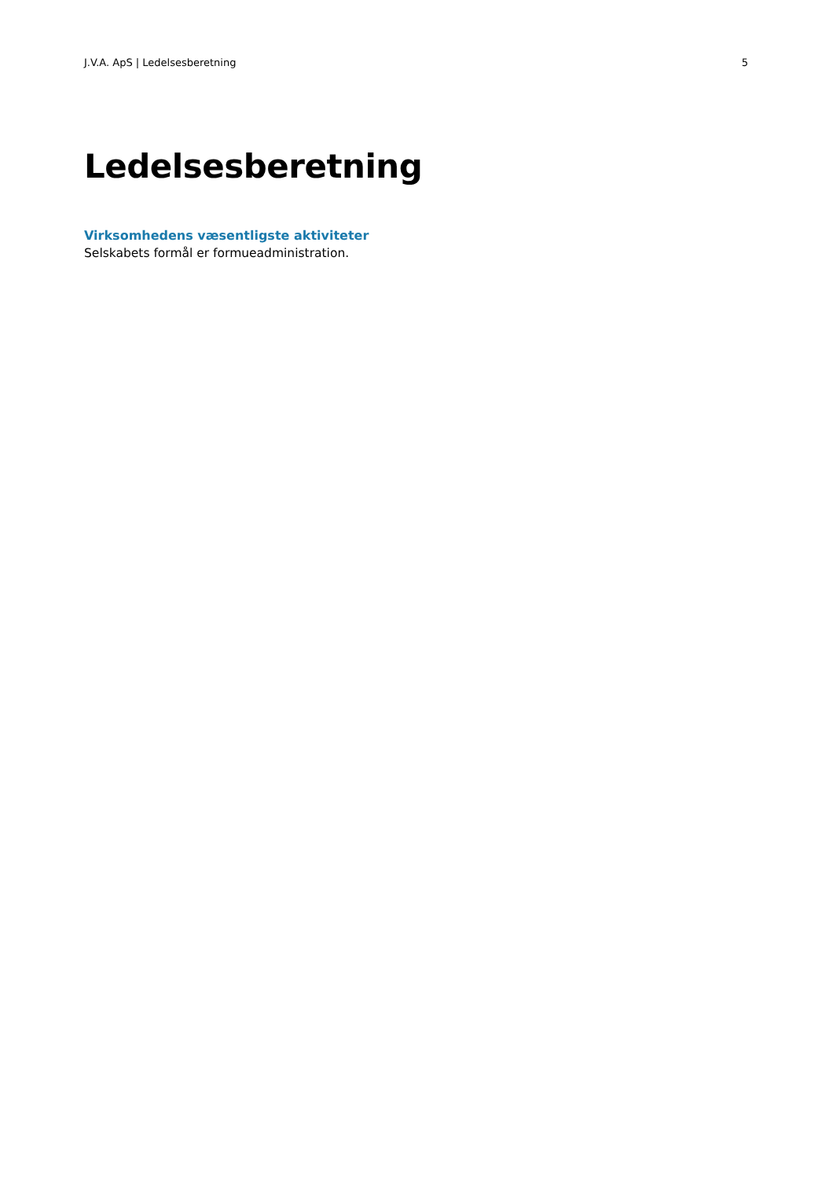J.V.A. ApS | Ledelsesberetning 5
Ledelsesberetning
Virksomhedens væsentligste aktiviteter
Selskabets formål er formueadministration.